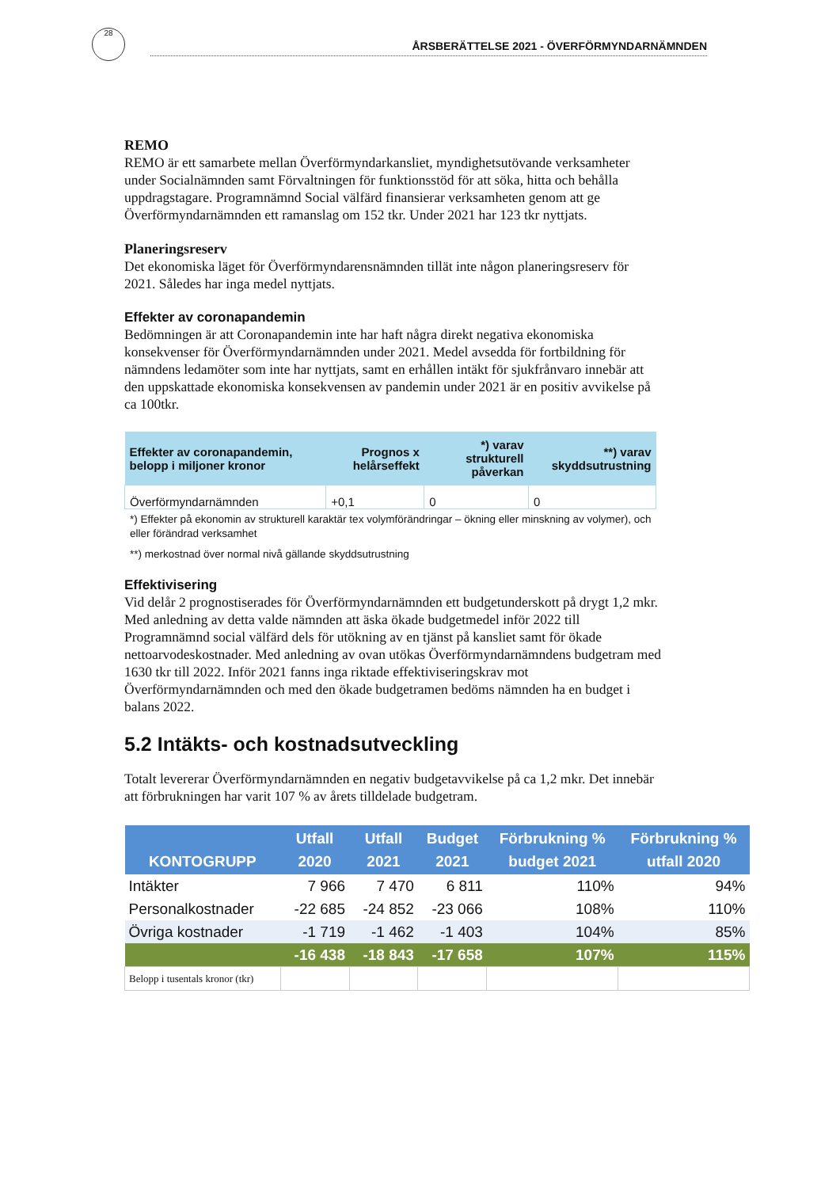28
ÅRSBERÄTTELSE 2021 - ÖVERFÖRMYNDARNÄMNDEN
REMO
REMO är ett samarbete mellan Överförmyndarkansliet, myndighetsutövande verksamheter under Socialnämnden samt Förvaltningen för funktionsstöd för att söka, hitta och behålla uppdragstagare. Programnämnd Social välfärd finansierar verksamheten genom att ge Överförmyndarnämnden ett ramanslag om 152 tkr. Under 2021 har 123 tkr nyttjats.
Planeringsreserv
Det ekonomiska läget för Överförmyndarensnämnden tillät inte någon planeringsreserv för 2021. Således har inga medel nyttjats.
Effekter av coronapandemin
Bedömningen är att Coronapandemin inte har haft några direkt negativa ekonomiska konsekvenser för Överförmyndarnämnden under 2021. Medel avsedda för fortbildning för nämndens ledamöter som inte har nyttjats, samt en erhållen intäkt för sjukfrånvaro innebär att den uppskattade ekonomiska konsekvensen av pandemin under 2021 är en positiv avvikelse på ca 100tkr.
| Effekter av coronapandemin, belopp i miljoner kronor | Prognos x helårseffekt | *) varav strukturell påverkan | **) varav skyddsutrustning |
| --- | --- | --- | --- |
| Överförmyndarnämnden | +0,1 | 0 | 0 |
*) Effekter på ekonomin av strukturell karaktär tex volymförändringar – ökning eller minskning av volymer), och eller förändrad verksamhet
**) merkostnad över normal nivå gällande skyddsutrustning
Effektivisering
Vid delår 2 prognostiserades för Överförmyndarnämnden ett budgetunderskott på drygt 1,2 mkr. Med anledning av detta valde nämnden att äska ökade budgetmedel inför 2022 till Programnämnd social välfärd dels för utökning av en tjänst på kansliet samt för ökade nettoarvodeskostnader. Med anledning av ovan utökas Överförmyndarnämndens budgetram med 1630 tkr till 2022. Inför 2021 fanns inga riktade effektiviseringskrav mot Överförmyndarnämnden och med den ökade budgetramen bedöms nämnden ha en budget i balans 2022.
5.2 Intäkts- och kostnadsutveckling
Totalt levererar Överförmyndarnämnden en negativ budgetavvikelse på ca 1,2 mkr. Det innebär att förbrukningen har varit 107 % av årets tilldelade budgetram.
| KONTOGRUPP | Utfall 2020 | Utfall 2021 | Budget 2021 | Förbrukning % budget 2021 | Förbrukning % utfall 2020 |
| --- | --- | --- | --- | --- | --- |
| Intäkter | 7 966 | 7 470 | 6 811 | 110% | 94% |
| Personalkostnader | -22 685 | -24 852 | -23 066 | 108% | 110% |
| Övriga kostnader | -1 719 | -1 462 | -1 403 | 104% | 85% |
| | -16 438 | -18 843 | -17 658 | 107% | 115% |
| Belopp i tusentals kronor (tkr) | | | | | |